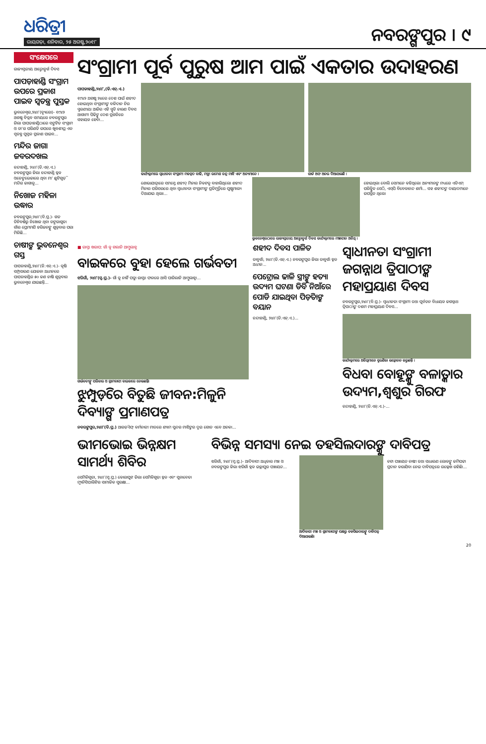ଧରିତ୍ରୀ
ରାୟଗଡ଼ା, ଶନିବାର, ୨୫ ଅଗଷ୍ଟ,୨୦୧୮
ନବରଙ୍ଗପୁର । ୯
ସଂକ୍ଷେପରେ
ରାଜ୍ୟସ୍ତରୀୟ ଆତ୍ମୋତ୍ସର୍ଗ ଦିବସ
ପାପଡ଼ାହାଣ୍ଡି ସଂଗ୍ରାମ ଉପରେ ପ୍ରକାଶ ପାଇବ ସ୍ୱତନ୍ତ୍ର ପୁସ୍ତକ
ଭୁବନେଶ୍ୱର,୨୪।୮(ବ୍ୟୁରୋ)- ୧୯୪୨ ଅଗଷ୍ଟ ବିପ୍ଳବ ସମୟରେ ନବରଙ୍ଗପୁର ଜିଲା ପାପଡ଼ାହାଣ୍ଡିଠାରେ ସଙ୍ଘଟିତ ସଂଗ୍ରାମ ଓ ତା’ର ପରିଣତି ଉପରେ ଖୁବଶୀଘ୍ର ଏକ ସ୍ୱତନ୍ତ୍ର ପୁସ୍ତକ ପ୍ରକାଶ ପାଇବ...
ମନ୍ଦିର ଜାଗା ଜବରଦଖଲ
ଚନ୍ଦାହାଣ୍ଡି, ୨୪।୮(ଡି.ଏନ୍.ଏ.) ନବରଙ୍ଗପୁର ଜିଲା ଚନ୍ଦାହାଣ୍ଡି ବ୍ଲକ ଓଡେଙ୍ଗଭେଜାରେ ଥିବା ମା’ ଛୁଟିଗୁଡ଼ି ମନ୍ଦିର ଜାଗାକୁ...
ନିଖୋଜ ମହିଳା ଉଦ୍ଧାର
ନବରଙ୍ଗପୁର,୨୪।୮(ବି.ପ୍ର.)- ଗତ ତିନିବର୍ଷରୁ ନିଖୋଜ ଥିବା ଡଙ୍ଗରାଗୁଡା ଗାଁର ପ୍ରେମମଣି ହରିଜନଙ୍କୁ ଶୁକ୍ରବାର ପରା ମିଳିଛି...
ଚାଷୀଙ୍କ ଭୁବନେଶ୍ୱର ଗସ୍ତ
ପାପଡାହାଣ୍ଡି,୨୪।୮(ଡି.ଏନ୍.ଏ.)- କୃଷି ସମ୍ପ୍ରସାରଣ ଯୋଜନା ଅଧୀନରେ ପାପଡାହଣ୍ଡିର ୫୦ ଜଣ ଚାଷି ଶୁକ୍ରବାର ଭୁବନେଶ୍ୱର ଯାଇଛନ୍ତି...
ସଂଗ୍ରାମୀ ପୂର୍ବ ପୁରୁଷ ଆମ ପାଇଁ ଏକତାର ଉଦାହରଣ
ପାପଡାହାଣ୍ଡି,୨୪।୮,(ଡି.ଏନ୍.ଏ.)
୧୯୪୨ ଅଗଷ୍ଟ ୨୪ରେ ଦେଶ ପାଇଁ ଶହୀଦ ହୋଇଥିବା ସଂଗ୍ରାମୀଙ୍କ ବଳିଦାନ ଚିର ସ୍ମରଣୀୟ। ଆଜିର ଏହି ସ୍ମୃତି ଚାରଣ ଦିବସ ଆଗାମୀ ପିଢିଙ୍କୁ ଦେଶ ପ୍ରଗତିରେ ସହାୟକ ହେବ।...
କାର୍ଯ୍ୟକ୍ରମରେ ସ୍ୱାଧୀନତା ସଂଗ୍ରାମୀ ମହମ୍ମଦ ବାଜି, ମନ୍ତ୍ରୀ ରମେଶ ଚନ୍ଦ୍ର ମାଝି ଏବଂ ଅନ୍ୟମାନେ ।
ଗାର୍ଡ ଅଫ ଅନର ଦିଆଯାଉଛି ।
ଶୋଭାଯାତ୍ରାରେ ସମସ୍ତେ ଶହୀଦ୍ ମିନାର ନିକଟକୁ ବାହାରିଥିଲେ। ଶହୀଦ ମିନାର ପରିସରରେ ଥିବା ସ୍ୱାଧୀନତା ସଂଗ୍ରାମୀଙ୍କ ପ୍ରତିମୂର୍ତ୍ତିରେ ପୁଷ୍ପମାଲ୍ୟ ଦିଆଯାଇ ଥିଲା।...
ଭୁବନେଶ୍ୱରଠାରେ ରାଜ୍ୟସ୍ତରୀୟ ଆତ୍ମୋତ୍ସର୍ଗ ଦିବସ କାର୍ଯ୍ୟକ୍ରମରେ ମଞ୍ଚାସୀନ ଅତିଥି ।
ହୋଇଥିଲା ବୋଲି ସେମାନେ କହିଥିଲେ। ଅନ୍ୟମାନଙ୍କ ମଧ୍ୟରେ ଏଡିଏମ୍ ପରିକ୍ଷିତ ସେଠି, ଏସ୍‌ପି ବିବେକାନନ୍ଦ ଶର୍ମା... ସହ ଶହୀଦଙ୍କ ଦାୟାଦମାନେ ଉପସ୍ଥିତ ଥିଲେ।
■ ରାସ୍ତା ଖରାପ: ଗାଁ କୁ ଗଲାନି ଆମ୍ବୁଲାନ୍ସ
ବାଇକରେ ବୁହା ହେଲେ ଗର୍ଭବତୀ
ଝରିଗାଁ, ୨୪।୮(ସ୍ୱ.ପ୍ର.)- ଗାଁ କୁ ନାହିଁ ପକ୍କା ରାସ୍ତା। ଫଳରେ ଆସି ପାରିଲାନି ଆମ୍ବୁଲାନ୍ସ।...
ଗର୍ଭବତୀଙ୍କୁ ପରିବାର ଓ ଗ୍ରାମବାସୀ ବାଇକରେ ନେଉଛନ୍ତି।
ଝୁମ୍ପୁଡ଼ିରେ ବିତୁଛି ଜୀବନ:ମିଳୁନି ଦିବ୍ୟାଙ୍ଗ ପ୍ରମାଣପତ୍ର
ନବରଙ୍ଗପୁର,୨୪।୮(ବି.ପ୍ର.) ଆରଡ଼ିଏଫ୍ କର୍ମଚାରୀ ମାତରେ ଶ୍ୟାମ ସୁନ୍ଦର ମାଝିଙ୍କର ଦୁଇ ଗୋଡ ଏବେ ଅଚଳ।...
ଶହୀଦ ଦିବସ ପାଳିତ
ଡାବୁଗାଁ, ୨୪।୮(ଡି.ଏନ୍.ଏ.) ନବରଙ୍ଗପୁର ଜିଲା ଡାବୁଗାଁ ବ୍ଲକ ଅଧୀନ...
ପେଟ୍ରୋଲ ଢାଳି ସ୍ତ୍ରୀଙ୍କୁ ହତ୍ୟା ଉଦ୍ୟମ ଘଟଣା ଡିବି ନିଆଁରେ ପୋଡି ଯାଇଥିବା ପିଡ଼ିତାଙ୍କ ବୟାନ
ଚନ୍ଦାହାଣ୍ଡି, ୨୪।୮(ଡି.ଏନ୍.ଏ.)...
ସ୍ୱାଧୀନତା ସଂଗ୍ରାମୀ ଜଗନ୍ନାଥ ତ୍ରିପାଠୀଙ୍କ ମହାପ୍ରୟାଣ ଦିବସ
ନବରଙ୍ଗପୁର,୨୪।୮(ବି.ପ୍ର.)- ସ୍ୱାଧୀନତା ସଂଗ୍ରାମୀ ତଥା ପୂର୍ବତନ ବିଧାୟକ ଜଗନ୍ନାଥ ତ୍ରିପାଠୀଙ୍କ ଦଶମ ମହାପ୍ରୟାଣ ଦିବସ...
କାର୍ଯ୍ୟକ୍ରମରେ ଅତିଥିମାନେ ସ୍ମରଣିକା ଉନ୍ମୋଚନ କରୁଛନ୍ତି ।
ବିଧବା ବୋହୂଙ୍କୁ ବଳାତ୍କାର ଉଦ୍ୟମ,ଶ୍ୱଶୁର ଗିରଫ
ଚନ୍ଦାହାଣ୍ଡି, ୨୪।୮(ଡି.ଏନ୍.ଏ.)-...
ଭୀମଭୋଇ ଭିନ୍ନକ୍ଷମ ସାମର୍ଥ୍ୟ ଶିବିର
ସେମିଳିଗୁଡା, ୨୪।୮(ସ୍ୱ.ପ୍ର.) କୋରାପୁଟ ଜିଲା ସେମିଳିଗୁଡ଼ା ବ୍ଲକ ଏବଂ ସୁନାବେଡା ମ୍ୟୁନିସିପାଲିଟିର ସାମାଜିକ ସୁରକ୍ଷା...
ବିଭିନ୍ନ ସମସ୍ୟା ନେଇ ତହସିଲଦାରଙ୍କୁ ଦାବିପତ୍ର
ଝରିଗାଁ, ୨୪।୮(ସ୍ୱ.ପ୍ର.)- ଆଦିବାସୀ ଅଧିକାର ମଞ୍ଚ ଓ ନବରଙ୍ଗପୁର ଜିଲା ଝରିଗାଁ ବ୍ଲକ ଇଚ୍ଛାପୁର ପଞ୍ଚାୟତ...
ଆଦିବାସୀ ମଞ୍ଚ ଓ ଗ୍ରାମବାସୀଙ୍କ ପକ୍ଷରୁ ତହସିଲଦାରଙ୍କୁ ଦାବିପତ୍ର ଦିଆଯାଉଛି।
ଚଟା ପଞ୍ଚାୟତ ଚାଷୀ ତଥା ସାଧାରଣ ଲୋକଙ୍କୁ ଜମିପଟ୍ଟା ପ୍ରଦାନ କରାଯିବା ନେଇ ଦାବିପତ୍ରରେ ଉଲ୍ଲେଖ ରହିଛି।...
20